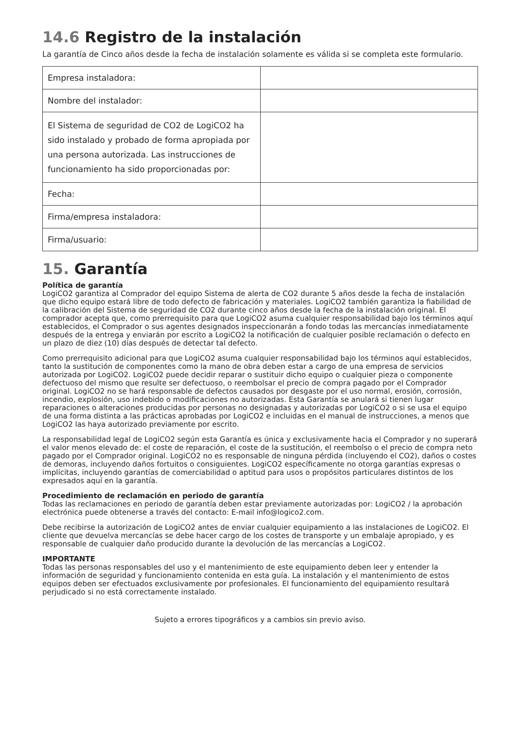14.6 Registro de la instalación
La garantía de Cinco años desde la fecha de instalación solamente es válida si se completa este formulario.
| Empresa instaladora: | |
| Nombre del instalador: | |
| El Sistema de seguridad de CO2 de LogiCO2 ha sido instalado y probado de forma apropiada por una persona autorizada. Las instrucciones de funcionamiento ha sido proporcionadas por: | |
| Fecha: | |
| Firma/empresa instaladora: | |
| Firma/usuario: | |
15. Garantía
Política de garantía
LogiCO2 garantiza al Comprador del equipo Sistema de alerta de CO2 durante 5 años desde la fecha de instalación que dicho equipo estará libre de todo defecto de fabricación y materiales. LogiCO2 también garantiza la fiabilidad de la calibración del Sistema de seguridad de CO2 durante cinco años desde la fecha de la instalación original. El comprador acepta que, como prerrequisito para que LogiCO2 asuma cualquier responsabilidad bajo los términos aquí establecidos, el Comprador o sus agentes designados inspeccionarán a fondo todas las mercancías inmediatamente después de la entrega y enviarán por escrito a LogiCO2 la notificación de cualquier posible reclamación o defecto en un plazo de diez (10) días después de detectar tal defecto.
Como prerrequisito adicional para que LogiCO2 asuma cualquier responsabilidad bajo los términos aquí establecidos, tanto la sustitución de componentes como la mano de obra deben estar a cargo de una empresa de servicios autorizada por LogiCO2. LogiCO2 puede decidir reparar o sustituir dicho equipo o cualquier pieza o componente defectuoso del mismo que resulte ser defectuoso, o reembolsar el precio de compra pagado por el Comprador original. LogiCO2 no se hará responsable de defectos causados por desgaste por el uso normal, erosión, corrosión, incendio, explosión, uso indebido o modificaciones no autorizadas. Esta Garantía se anulará si tienen lugar reparaciones o alteraciones producidas por personas no designadas y autorizadas por LogiCO2 o si se usa el equipo de una forma distinta a las prácticas aprobadas por LogiCO2 e incluidas en el manual de instrucciones, a menos que LogiCO2 las haya autorizado previamente por escrito.
La responsabilidad legal de LogiCO2 según esta Garantía es única y exclusivamente hacia el Comprador y no superará el valor menos elevado de: el coste de reparación, el coste de la sustitución, el reembolso o el precio de compra neto pagado por el Comprador original. LogiCO2 no es responsable de ninguna pérdida (incluyendo el CO2), daños o costes de demoras, incluyendo daños fortuitos o consiguientes. LogiCO2 específicamente no otorga garantías expresas o implícitas, incluyendo garantías de comerciabilidad o aptitud para usos o propósitos particulares distintos de los expresados aquí en la garantía.
Procedimiento de reclamación en periodo de garantía
Todas las reclamaciones en periodo de garantía deben estar previamente autorizadas por: LogiCO2 / la aprobación electrónica puede obtenerse a través del contacto: E-mail info@logico2.com.
Debe recibirse la autorización de LogiCO2 antes de enviar cualquier equipamiento a las instalaciones de LogiCO2. El cliente que devuelva mercancías se debe hacer cargo de los costes de transporte y un embalaje apropiado, y es responsable de cualquier daño producido durante la devolución de las mercancías a LogiCO2.
IMPORTANTE
Todas las personas responsables del uso y el mantenimiento de este equipamiento deben leer y entender la información de seguridad y funcionamiento contenida en esta guía. La instalación y el mantenimiento de estos equipos deben ser efectuados exclusivamente por profesionales. El funcionamiento del equipamiento resultará perjudicado si no está correctamente instalado.
Sujeto a errores tipográficos y a cambios sin previo aviso.